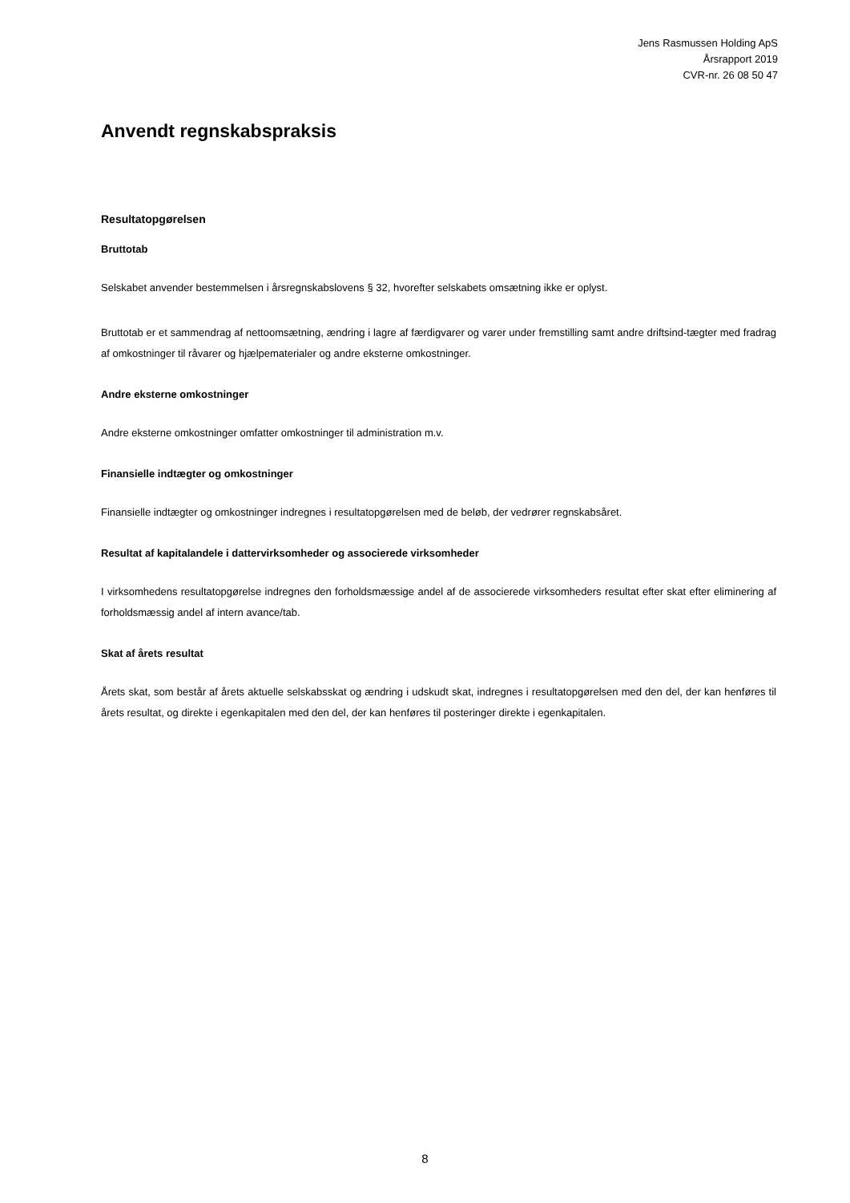Jens Rasmussen Holding ApS
Årsrapport 2019
CVR-nr. 26 08 50 47
Anvendt regnskabspraksis
Resultatopgørelsen
Bruttotab
Selskabet anvender bestemmelsen i årsregnskabslovens § 32, hvorefter selskabets omsætning ikke er oplyst.
Bruttotab er et sammendrag af nettoomsætning, ændring i lagre af færdigvarer og varer under fremstilling samt andre driftsind-tægter med fradrag af omkostninger til råvarer og hjælpematerialer og andre eksterne omkostninger.
Andre eksterne omkostninger
Andre eksterne omkostninger omfatter omkostninger til administration m.v.
Finansielle indtægter og omkostninger
Finansielle indtægter og omkostninger indregnes i resultatopgørelsen med de beløb, der vedrører regnskabsåret.
Resultat af kapitalandele i dattervirksomheder og associerede virksomheder
I virksomhedens resultatopgørelse indregnes den forholdsmæssige andel af de associerede virksomheders resultat efter skat efter eliminering af forholdsmæssig andel af intern avance/tab.
Skat af årets resultat
Årets skat, som består af årets aktuelle selskabsskat og ændring i udskudt skat, indregnes i resultatopgørelsen med den del, der kan henføres til årets resultat, og direkte i egenkapitalen med den del, der kan henføres til posteringer direkte i egenkapitalen.
8